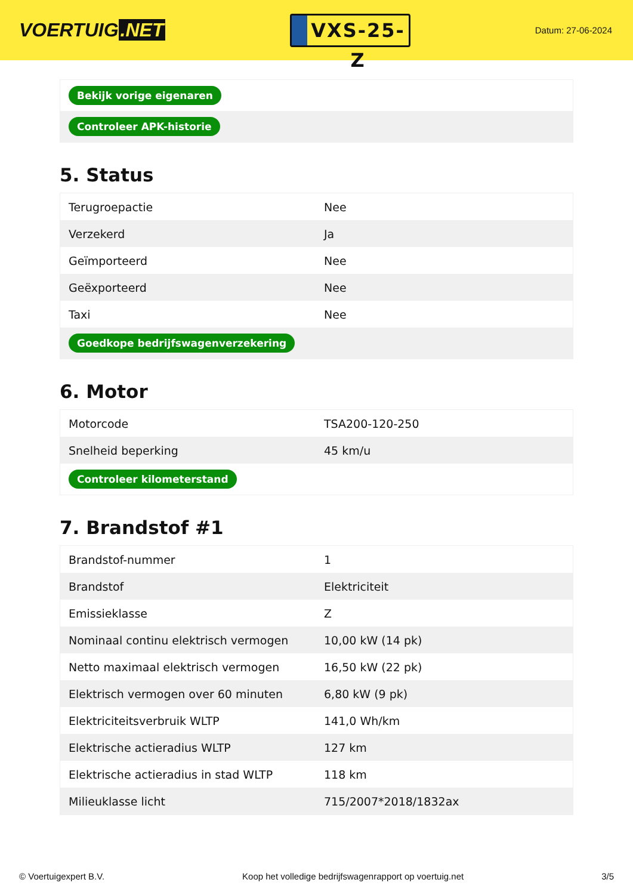VOERTUIG.NET
VXS-25-Z
Datum: 27-06-2024
| Bekijk vorige eigenaren |
| Controleer APK-historie |
5. Status
| Terugroepactie | Nee |
| Verzekerd | Ja |
| Geïmporteerd | Nee |
| Geëxporteerd | Nee |
| Taxi | Nee |
| Goedkope bedrijfswagenverzekering | |
6. Motor
| Motorcode | TSA200-120-250 |
| Snelheid beperking | 45 km/u |
| Controleer kilometerstand | |
7. Brandstof #1
| Brandstof-nummer | 1 |
| Brandstof | Elektriciteit |
| Emissieklasse | Z |
| Nominaal continu elektrisch vermogen | 10,00 kW (14 pk) |
| Netto maximaal elektrisch vermogen | 16,50 kW (22 pk) |
| Elektrisch vermogen over 60 minuten | 6,80 kW (9 pk) |
| Elektriciteitsverbruik WLTP | 141,0 Wh/km |
| Elektrische actieradius WLTP | 127 km |
| Elektrische actieradius in stad WLTP | 118 km |
| Milieuklasse licht | 715/2007*2018/1832ax |
© Voertuigexpert B.V. Koop het volledige bedrijfswagenrapport op voertuig.net 3/5